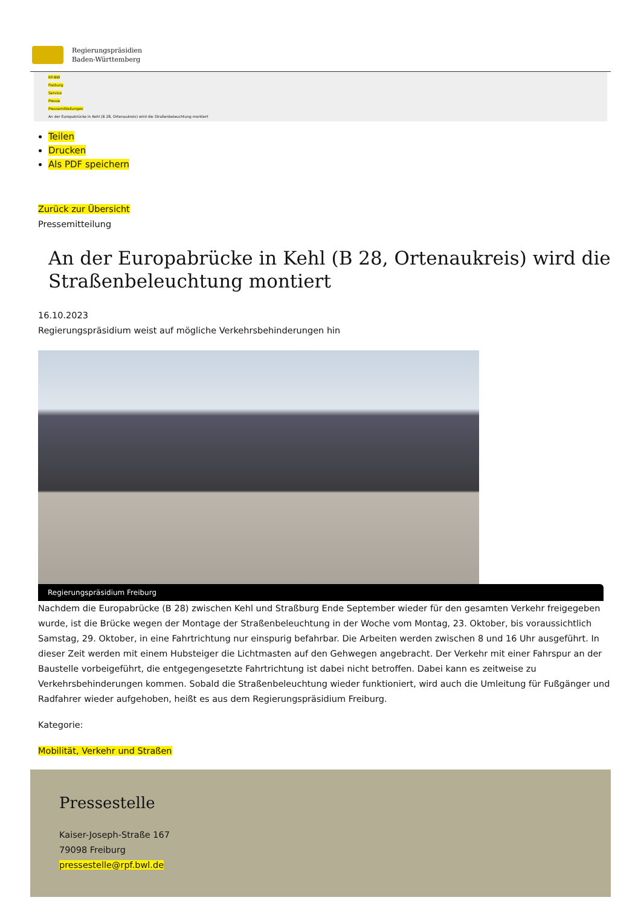Regierungspräsidien
Baden-Württemberg
RP-BW
Freiburg
Service
Presse
Pressemitteilungen
An der Europabrücke in Kehl (B 28, Ortenaukreis) wird die Straßenbeleuchtung montiert
Teilen
Drucken
Als PDF speichern
Zurück zur Übersicht
Pressemitteilung
An der Europabrücke in Kehl (B 28, Ortenaukreis) wird die Straßenbeleuchtung montiert
16.10.2023
Regierungspräsidium weist auf mögliche Verkehrsbehinderungen hin
Regierungspräsidium Freiburg
Nachdem die Europabrücke (B 28) zwischen Kehl und Straßburg Ende September wieder für den gesamten Verkehr freigegeben wurde, ist die Brücke wegen der Montage der Straßenbeleuchtung in der Woche vom Montag, 23. Oktober, bis voraussichtlich Samstag, 29. Oktober, in eine Fahrtrichtung nur einspurig befahrbar. Die Arbeiten werden zwischen 8 und 16 Uhr ausgeführt. In dieser Zeit werden mit einem Hubsteiger die Lichtmasten auf den Gehwegen angebracht. Der Verkehr mit einer Fahrspur an der Baustelle vorbeigeführt, die entgegengesetzte Fahrtrichtung ist dabei nicht betroffen. Dabei kann es zeitweise zu Verkehrsbehinderungen kommen. Sobald die Straßenbeleuchtung wieder funktioniert, wird auch die Umleitung für Fußgänger und Radfahrer wieder aufgehoben, heißt es aus dem Regierungspräsidium Freiburg.
Kategorie:
Mobilität, Verkehr und Straßen
Pressestelle
Kaiser-Joseph-Straße 167
79098 Freiburg
pressestelle@rpf.bwl.de